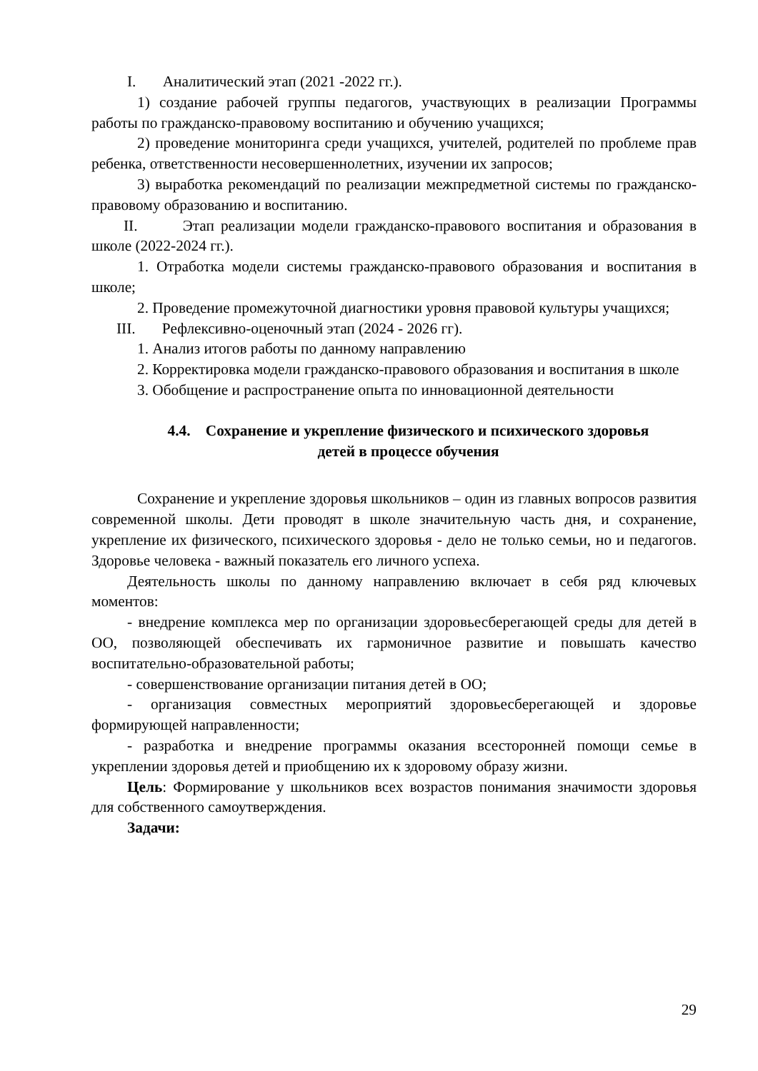I. Аналитический этап (2021 -2022 гг.).
1) создание рабочей группы педагогов, участвующих в реализации Программы работы по гражданско-правовому воспитанию и обучению учащихся;
2) проведение мониторинга среди учащихся, учителей, родителей по проблеме прав ребенка, ответственности несовершеннолетних, изучении их запросов;
3) выработка рекомендаций по реализации межпредметной системы по гражданско-правовому образованию и воспитанию.
II. Этап реализации модели гражданско-правового воспитания и образования в школе (2022-2024 гг.).
1. Отработка модели системы гражданско-правового образования и воспитания в школе;
2. Проведение промежуточной диагностики уровня правовой культуры учащихся;
III. Рефлексивно-оценочный этап (2024 - 2026 гг).
1. Анализ итогов работы по данному направлению
2. Корректировка модели гражданско-правового образования и воспитания в школе
3. Обобщение и распространение опыта по инновационной деятельности
4.4. Сохранение и укрепление физического и психического здоровья
детей в процессе обучения
Сохранение и укрепление здоровья школьников – один из главных вопросов развития современной школы. Дети проводят в школе значительную часть дня, и сохранение, укрепление их физического, психического здоровья - дело не только семьи, но и педагогов. Здоровье человека - важный показатель его личного успеха.
Деятельность школы по данному направлению включает в себя ряд ключевых моментов:
- внедрение комплекса мер по организации здоровьесберегающей среды для детей в ОО, позволяющей обеспечивать их гармоничное развитие и повышать качество воспитательно-образовательной работы;
- совершенствование организации питания детей в ОО;
- организация совместных мероприятий здоровьесберегающей и здоровье формирующей направленности;
- разработка и внедрение программы оказания всесторонней помощи семье в укреплении здоровья детей и приобщению их к здоровому образу жизни.
Цель: Формирование у школьников всех возрастов понимания значимости здоровья для собственного самоутверждения.
Задачи:
29